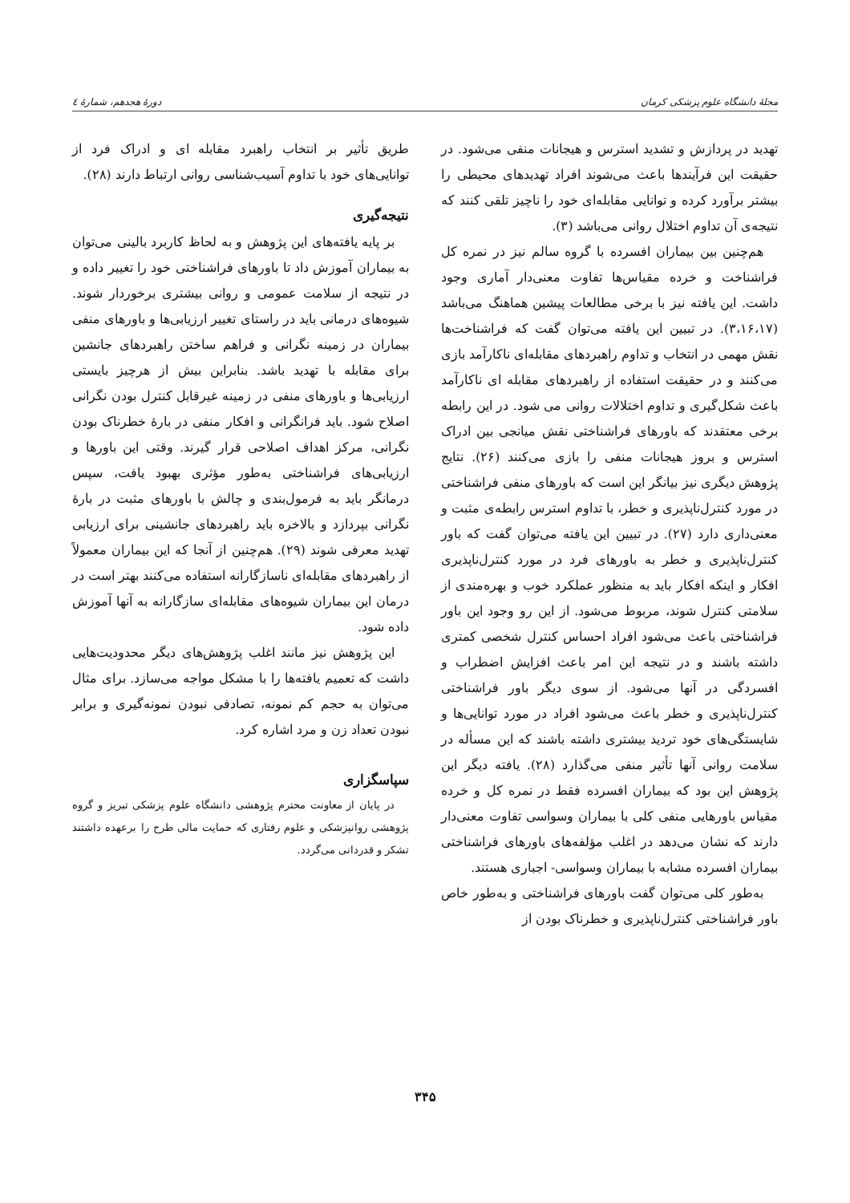مجلهٔ دانشگاه علوم پزشکی کرمان دورهٔ هجدهم، شمارهٔ ٤
تهدید در پردازش و تشدید استرس و هیجانات منفی می‌شود. در حقیقت این فرآیندها باعث می‌شوند افراد تهدیدهای محیطی را بیشتر برآورد کرده و توانایی مقابله‌ای خود را ناچیز تلقی کنند که نتیجه‌ی آن تداوم اختلال روانی می‌باشد (۳).
هم‌چنین بین بیماران افسرده با گروه سالم نیز در نمره کل فراشناخت و خرده مقیاس‌ها تفاوت معنی‌دار آماری وجود داشت. این یافته نیز با برخی مطالعات پیشین هماهنگ می‌باشد (۳،۱۶،۱۷). در تبیین این یافته می‌توان گفت که فراشناخت‌ها نقش مهمی در انتخاب و تداوم راهبردهای مقابله‌ای ناکارآمد بازی می‌کنند و در حقیقت استفاده از راهبردهای مقابله ای ناکارآمد باعث شکل‌گیری و تداوم اختلالات روانی می شود. در این رابطه برخی معتقدند که باورهای فراشناختی نقش میانجی بین ادراک استرس و بروز هیجانات منفی را بازی می‌کنند (۲۶). نتایج پژوهش دیگری نیز بیانگر این است که باورهای منفی فراشناختی در مورد کنترل‌ناپذیری و خطر، با تداوم استرس رابطه‌ی مثبت و معنی‌داری دارد (۲۷). در تبیین این یافته می‌توان گفت که باور کنترل‌ناپذیری و خطر به باورهای فرد در مورد کنترل‌ناپذیری افکار و اینکه افکار باید به منظور عملکرد خوب و بهره‌مندی از سلامتی کنترل شوند، مربوط می‌شود. از این رو وجود این باور فراشناختی باعث می‌شود افراد احساس کنترل شخصی کمتری داشته باشند و در نتیجه این امر باعث افزایش اضطراب و افسردگی در آنها می‌شود. از سوی دیگر باور فراشناختی کنترل‌ناپذیری و خطر باعث می‌شود افراد در مورد توانایی‌ها و شایستگی‌های خود تردید بیشتری داشته باشند که این مسأله در سلامت روانی آنها تأثیر منفی می‌گذارد (۲۸). یافته دیگر این پژوهش این بود که بیماران افسرده فقط در نمره کل و خرده مقیاس باورهایی منفی کلی با بیماران وسواسی تفاوت معنی‌دار دارند که نشان می‌دهد در اغلب مؤلفه‌های باورهای فراشناختی بیماران افسرده مشابه با بیماران وسواسی- اجباری هستند.
به‌طور کلی می‌توان گفت باورهای فراشناختی و به‌طور خاص باور فراشناختی کنترل‌ناپذیری و خطرناک بودن از
طریق تأثیر بر انتخاب راهبرد مقابله ای و ادراک فرد از توانایی‌های خود با تداوم آسیب‌شناسی روانی ارتباط دارند (۲۸).
نتیجه‌گیری
بر پایه یافته‌های این پژوهش و به لحاظ کاربرد بالینی می‌توان به بیماران آموزش داد تا باورهای فراشناختی خود را تغییر داده و در نتیجه از سلامت عمومی و روانی بیشتری برخوردار شوند. شیوه‌های درمانی باید در راستای تغییر ارزیابی‌ها و باورهای منفی بیماران در زمینه نگرانی و فراهم ساختن راهبردهای جانشین برای مقابله با تهدید باشد. بنابراین بیش از هرچیز بایستی ارزیابی‌ها و باورهای منفی در زمینه غیرقابل کنترل بودن نگرانی اصلاح شود. باید فرانگرانی و افکار منفی در بارهٔ خطرناک بودن نگرانی، مرکز اهداف اصلاحی قرار گیرند. وقتی این باورها و ارزیابی‌های فراشناختی به‌طور مؤثری بهبود یافت، سپس درمانگر باید به فرمول‌بندی و چالش با باورهای مثبت در بارهٔ نگرانی بپردازد و بالاخره باید راهبردهای جانشینی برای ارزیابی تهدید معرفی شوند (۲۹). هم‌چنین از آنجا که این بیماران معمولاً از راهبردهای مقابله‌ای ناسازگارانه استفاده می‌کنند بهتر است در درمان این بیماران شیوه‌های مقابله‌ای سازگارانه به آنها آموزش داده شود.
این پژوهش نیز مانند اغلب پژوهش‌های دیگر محدودیت‌هایی داشت که تعمیم یافته‌ها را با مشکل مواجه می‌سازد. برای مثال می‌توان به حجم کم نمونه، تصادفی نبودن نمونه‌گیری و برابر نبودن تعداد زن و مرد اشاره کرد.
سپاسگزاری
در پایان از معاونت محترم پژوهشی دانشگاه علوم پزشکی تبریز و گروه پژوهشی روانپزشکی و علوم رفتاری که حمایت مالی طرح را برعهده داشتند تشکر و قدردانی می‌گردد.
۳۴۵